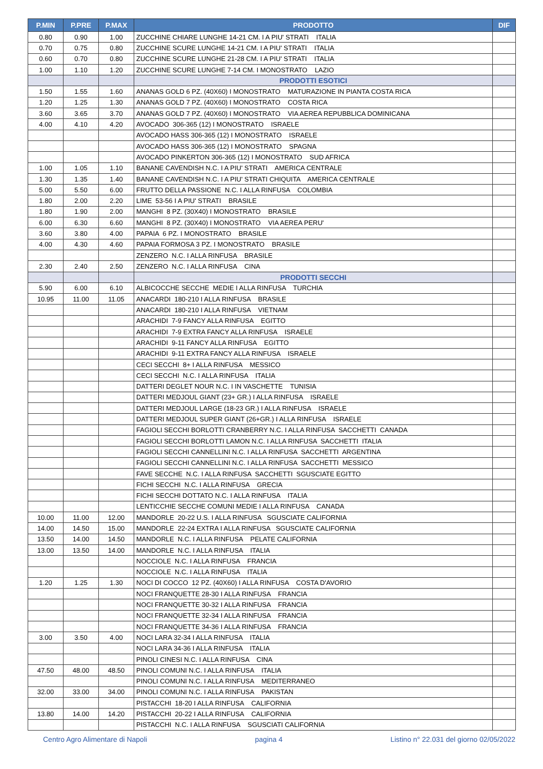| P.MIN | P.PRE | P.MAX | PRODOTTO | DIF |
| --- | --- | --- | --- | --- |
| 0.80 | 0.90 | 1.00 | ZUCCHINE CHIARE LUNGHE 14-21 CM. I A PIU' STRATI ITALIA | |
| 0.70 | 0.75 | 0.80 | ZUCCHINE SCURE LUNGHE 14-21 CM. I A PIU' STRATI ITALIA | |
| 0.60 | 0.70 | 0.80 | ZUCCHINE SCURE LUNGHE 21-28 CM. I A PIU' STRATI ITALIA | |
| 1.00 | 1.10 | 1.20 | ZUCCHINE SCURE LUNGHE 7-14 CM. I MONOSTRATO LAZIO | |
| | | | PRODOTTI ESOTICI | |
| 1.50 | 1.55 | 1.60 | ANANAS GOLD 6 PZ. (40X60) I MONOSTRATO MATURAZIONE IN PIANTA COSTA RICA | |
| 1.20 | 1.25 | 1.30 | ANANAS GOLD 7 PZ. (40X60) I MONOSTRATO COSTA RICA | |
| 3.60 | 3.65 | 3.70 | ANANAS GOLD 7 PZ. (40X60) I MONOSTRATO VIA AEREA REPUBBLICA DOMINICANA | |
| 4.00 | 4.10 | 4.20 | AVOCADO 306-365 (12) I MONOSTRATO ISRAELE | |
| | | | AVOCADO HASS 306-365 (12) I MONOSTRATO ISRAELE | |
| | | | AVOCADO HASS 306-365 (12) I MONOSTRATO SPAGNA | |
| | | | AVOCADO PINKERTON 306-365 (12) I MONOSTRATO SUD AFRICA | |
| 1.00 | 1.05 | 1.10 | BANANE CAVENDISH N.C. I A PIU' STRATI AMERICA CENTRALE | |
| 1.30 | 1.35 | 1.40 | BANANE CAVENDISH N.C. I A PIU' STRATI CHIQUITA AMERICA CENTRALE | |
| 5.00 | 5.50 | 6.00 | FRUTTO DELLA PASSIONE N.C. I ALLA RINFUSA COLOMBIA | |
| 1.80 | 2.00 | 2.20 | LIME 53-56 I A PIU' STRATI BRASILE | |
| 1.80 | 1.90 | 2.00 | MANGHI 8 PZ. (30X40) I MONOSTRATO BRASILE | |
| 6.00 | 6.30 | 6.60 | MANGHI 8 PZ. (30X40) I MONOSTRATO VIA AEREA PERU' | |
| 3.60 | 3.80 | 4.00 | PAPAIA 6 PZ. I MONOSTRATO BRASILE | |
| 4.00 | 4.30 | 4.60 | PAPAIA FORMOSA 3 PZ. I MONOSTRATO BRASILE | |
| | | | ZENZERO N.C. I ALLA RINFUSA BRASILE | |
| 2.30 | 2.40 | 2.50 | ZENZERO N.C. I ALLA RINFUSA CINA | |
| | | | PRODOTTI SECCHI | |
| 5.90 | 6.00 | 6.10 | ALBICOCCHE SECCHE MEDIE I ALLA RINFUSA TURCHIA | |
| 10.95 | 11.00 | 11.05 | ANACARDI 180-210 I ALLA RINFUSA BRASILE | |
| | | | ANACARDI 180-210 I ALLA RINFUSA VIETNAM | |
| | | | ARACHIDI 7-9 FANCY ALLA RINFUSA EGITTO | |
| | | | ARACHIDI 7-9 EXTRA FANCY ALLA RINFUSA ISRAELE | |
| | | | ARACHIDI 9-11 FANCY ALLA RINFUSA EGITTO | |
| | | | ARACHIDI 9-11 EXTRA FANCY ALLA RINFUSA ISRAELE | |
| | | | CECI SECCHI 8+ I ALLA RINFUSA MESSICO | |
| | | | CECI SECCHI N.C. I ALLA RINFUSA ITALIA | |
| | | | DATTERI DEGLET NOUR N.C. I IN VASCHETTE TUNISIA | |
| | | | DATTERI MEDJOUL GIANT (23+ GR.) I ALLA RINFUSA ISRAELE | |
| | | | DATTERI MEDJOUL LARGE (18-23 GR.) I ALLA RINFUSA ISRAELE | |
| | | | DATTERI MEDJOUL SUPER GIANT (26+GR.) I ALLA RINFUSA ISRAELE | |
| | | | FAGIOLI SECCHI BORLOTTI CRANBERRY N.C. I ALLA RINFUSA SACCHETTI CANADA | |
| | | | FAGIOLI SECCHI BORLOTTI LAMON N.C. I ALLA RINFUSA SACCHETTI ITALIA | |
| | | | FAGIOLI SECCHI CANNELLINI N.C. I ALLA RINFUSA SACCHETTI ARGENTINA | |
| | | | FAGIOLI SECCHI CANNELLINI N.C. I ALLA RINFUSA SACCHETTI MESSICO | |
| | | | FAVE SECCHE N.C. I ALLA RINFUSA SACCHETTI SGUSCIATE EGITTO | |
| | | | FICHI SECCHI N.C. I ALLA RINFUSA GRECIA | |
| | | | FICHI SECCHI DOTTATO N.C. I ALLA RINFUSA ITALIA | |
| | | | LENTICCHIE SECCHE COMUNI MEDIE I ALLA RINFUSA CANADA | |
| 10.00 | 11.00 | 12.00 | MANDORLE 20-22 U.S. I ALLA RINFUSA SGUSCIATE CALIFORNIA | |
| 14.00 | 14.50 | 15.00 | MANDORLE 22-24 EXTRA I ALLA RINFUSA SGUSCIATE CALIFORNIA | |
| 13.50 | 14.00 | 14.50 | MANDORLE N.C. I ALLA RINFUSA PELATE CALIFORNIA | |
| 13.00 | 13.50 | 14.00 | MANDORLE N.C. I ALLA RINFUSA ITALIA | |
| | | | NOCCIOLE N.C. I ALLA RINFUSA FRANCIA | |
| | | | NOCCIOLE N.C. I ALLA RINFUSA ITALIA | |
| 1.20 | 1.25 | 1.30 | NOCI DI COCCO 12 PZ. (40X60) I ALLA RINFUSA COSTA D'AVORIO | |
| | | | NOCI FRANQUETTE 28-30 I ALLA RINFUSA FRANCIA | |
| | | | NOCI FRANQUETTE 30-32 I ALLA RINFUSA FRANCIA | |
| | | | NOCI FRANQUETTE 32-34 I ALLA RINFUSA FRANCIA | |
| | | | NOCI FRANQUETTE 34-36 I ALLA RINFUSA FRANCIA | |
| 3.00 | 3.50 | 4.00 | NOCI LARA 32-34 I ALLA RINFUSA ITALIA | |
| | | | NOCI LARA 34-36 I ALLA RINFUSA ITALIA | |
| | | | PINOLI CINESI N.C. I ALLA RINFUSA CINA | |
| 47.50 | 48.00 | 48.50 | PINOLI COMUNI N.C. I ALLA RINFUSA ITALIA | |
| | | | PINOLI COMUNI N.C. I ALLA RINFUSA MEDITERRANEO | |
| 32.00 | 33.00 | 34.00 | PINOLI COMUNI N.C. I ALLA RINFUSA PAKISTAN | |
| | | | PISTACCHI 18-20 I ALLA RINFUSA CALIFORNIA | |
| 13.80 | 14.00 | 14.20 | PISTACCHI 20-22 I ALLA RINFUSA CALIFORNIA | |
| | | | PISTACCHI N.C. I ALLA RINFUSA SGUSCIATI CALIFORNIA | |
Centro Agro Alimentare di Napoli pagina 4 Listino n° 22.031 del giorno 02/05/2022